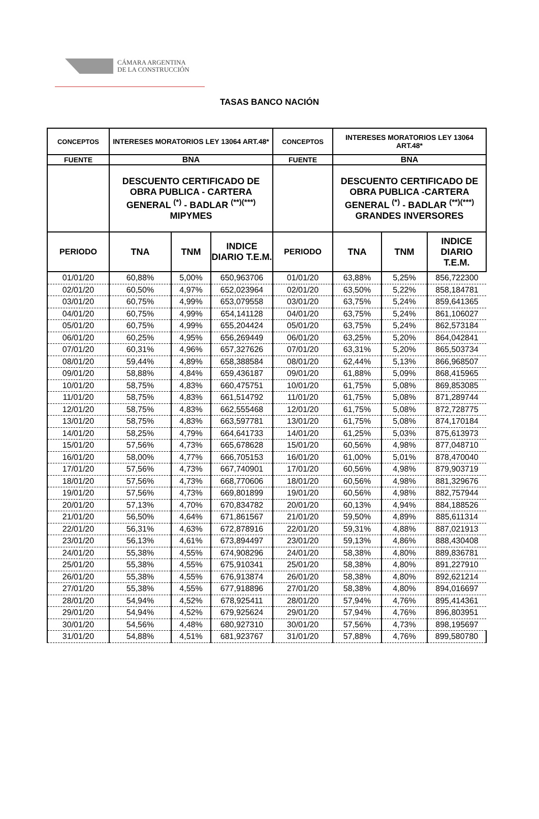CÁMARA ARGENTINA
DE LA CONSTRUCCIÓN
TASAS BANCO NACIÓN
| CONCEPTOS | INTERESES MORATORIOS LEY 13064 ART.48* | | | CONCEPTOS | INTERESES MORATORIOS LEY 13064 ART.48* | | |
| --- | --- | --- | --- | --- | --- | --- | --- |
| FUENTE | BNA | | | FUENTE | BNA | | |
| | DESCUENTO CERTIFICADO DE OBRA PUBLICA - CARTERA GENERAL <sup>(*)</sup> - BADLAR <sup>(**)(***)</sup> MIPYMES | | | | DESCUENTO CERTIFICADO DE OBRA PUBLICA -CARTERA GENERAL <sup>(*)</sup> - BADLAR <sup>(**)(***)</sup> GRANDES INVERSORES | | |
| PERIODO | TNA | TNM | INDICE DIARIO T.E.M. | PERIODO | TNA | TNM | INDICE DIARIO T.E.M. |
| 01/01/20 | 60,88% | 5,00% | 650,963706 | 01/01/20 | 63,88% | 5,25% | 856,722300 |
| 02/01/20 | 60,50% | 4,97% | 652,023964 | 02/01/20 | 63,50% | 5,22% | 858,184781 |
| 03/01/20 | 60,75% | 4,99% | 653,079558 | 03/01/20 | 63,75% | 5,24% | 859,641365 |
| 04/01/20 | 60,75% | 4,99% | 654,141128 | 04/01/20 | 63,75% | 5,24% | 861,106027 |
| 05/01/20 | 60,75% | 4,99% | 655,204424 | 05/01/20 | 63,75% | 5,24% | 862,573184 |
| 06/01/20 | 60,25% | 4,95% | 656,269449 | 06/01/20 | 63,25% | 5,20% | 864,042841 |
| 07/01/20 | 60,31% | 4,96% | 657,327626 | 07/01/20 | 63,31% | 5,20% | 865,503734 |
| 08/01/20 | 59,44% | 4,89% | 658,388584 | 08/01/20 | 62,44% | 5,13% | 866,968507 |
| 09/01/20 | 58,88% | 4,84% | 659,436187 | 09/01/20 | 61,88% | 5,09% | 868,415965 |
| 10/01/20 | 58,75% | 4,83% | 660,475751 | 10/01/20 | 61,75% | 5,08% | 869,853085 |
| 11/01/20 | 58,75% | 4,83% | 661,514792 | 11/01/20 | 61,75% | 5,08% | 871,289744 |
| 12/01/20 | 58,75% | 4,83% | 662,555468 | 12/01/20 | 61,75% | 5,08% | 872,728775 |
| 13/01/20 | 58,75% | 4,83% | 663,597781 | 13/01/20 | 61,75% | 5,08% | 874,170184 |
| 14/01/20 | 58,25% | 4,79% | 664,641733 | 14/01/20 | 61,25% | 5,03% | 875,613973 |
| 15/01/20 | 57,56% | 4,73% | 665,678628 | 15/01/20 | 60,56% | 4,98% | 877,048710 |
| 16/01/20 | 58,00% | 4,77% | 666,705153 | 16/01/20 | 61,00% | 5,01% | 878,470040 |
| 17/01/20 | 57,56% | 4,73% | 667,740901 | 17/01/20 | 60,56% | 4,98% | 879,903719 |
| 18/01/20 | 57,56% | 4,73% | 668,770606 | 18/01/20 | 60,56% | 4,98% | 881,329676 |
| 19/01/20 | 57,56% | 4,73% | 669,801899 | 19/01/20 | 60,56% | 4,98% | 882,757944 |
| 20/01/20 | 57,13% | 4,70% | 670,834782 | 20/01/20 | 60,13% | 4,94% | 884,188526 |
| 21/01/20 | 56,50% | 4,64% | 671,861567 | 21/01/20 | 59,50% | 4,89% | 885,611314 |
| 22/01/20 | 56,31% | 4,63% | 672,878916 | 22/01/20 | 59,31% | 4,88% | 887,021913 |
| 23/01/20 | 56,13% | 4,61% | 673,894497 | 23/01/20 | 59,13% | 4,86% | 888,430408 |
| 24/01/20 | 55,38% | 4,55% | 674,908296 | 24/01/20 | 58,38% | 4,80% | 889,836781 |
| 25/01/20 | 55,38% | 4,55% | 675,910341 | 25/01/20 | 58,38% | 4,80% | 891,227910 |
| 26/01/20 | 55,38% | 4,55% | 676,913874 | 26/01/20 | 58,38% | 4,80% | 892,621214 |
| 27/01/20 | 55,38% | 4,55% | 677,918896 | 27/01/20 | 58,38% | 4,80% | 894,016697 |
| 28/01/20 | 54,94% | 4,52% | 678,925411 | 28/01/20 | 57,94% | 4,76% | 895,414361 |
| 29/01/20 | 54,94% | 4,52% | 679,925624 | 29/01/20 | 57,94% | 4,76% | 896,803951 |
| 30/01/20 | 54,56% | 4,48% | 680,927310 | 30/01/20 | 57,56% | 4,73% | 898,195697 |
| 31/01/20 | 54,88% | 4,51% | 681,923767 | 31/01/20 | 57,88% | 4,76% | 899,580780 |